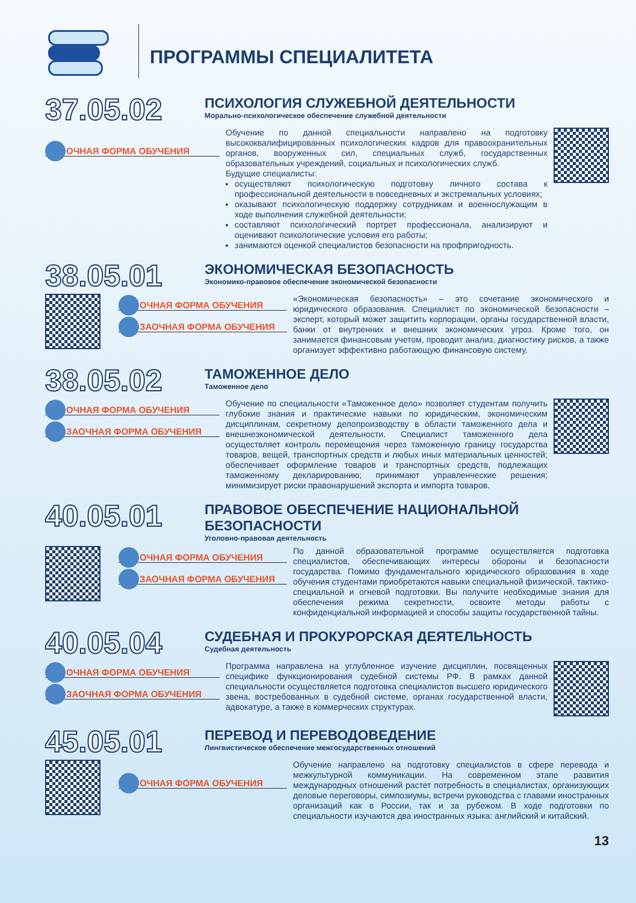ПРОГРАММЫ СПЕЦИАЛИТЕТА
37.05.02
ПСИХОЛОГИЯ СЛУЖЕБНОЙ ДЕЯТЕЛЬНОСТИ
Морально-психологическое обеспечение служебной деятельности
ОЧНАЯ ФОРМА ОБУЧЕНИЯ
Обучение по данной специальности направлено на подготовку высококвалифицированных психологических кадров для правоохранительных органов, вооруженных сил, специальных служб, государственных образовательных учреждений, социальных и психологических служб.
Будущие специалисты:
осуществляют психологическую подготовку личного состава к профессиональной деятельности в повседневных и экстремальных условиях;
оказывают психологическую поддержку сотрудникам и военнослужащим в ходе выполнения служебной деятельности;
составляют психологический портрет профессионала, анализируют и оценивают психологические условия его работы;
занимаются оценкой специалистов безопасности на профпригодность.
38.05.01
ЭКОНОМИЧЕСКАЯ БЕЗОПАСНОСТЬ
Экономико-правовое обеспечение экономической безопасности
ОЧНАЯ ФОРМА ОБУЧЕНИЯ
ЗАОЧНАЯ ФОРМА ОБУЧЕНИЯ
«Экономическая безопасность» – это сочетание экономического и юридического образования. Специалист по экономической безопасности – эксперт, который может защитить корпорации, органы государственной власти, банки от внутренних и внешних экономических угроз. Кроме того, он занимается финансовым учетом, проводит анализ, диагностику рисков, а также организует эффективно работающую финансовую систему.
38.05.02
ТАМОЖЕННОЕ ДЕЛО
Таможенное дело
ОЧНАЯ ФОРМА ОБУЧЕНИЯ
ЗАОЧНАЯ ФОРМА ОБУЧЕНИЯ
Обучение по специальности «Таможенное дело» позволяет студентам получить глубокие знания и практические навыки по юридическим, экономическим дисциплинам, секретному делопроизводству в области таможенного дела и внешнеэкономической деятельности. Специалист таможенного дела осуществляет контроль перемещения через таможенную границу государства товаров, вещей, транспортных средств и любых иных материальных ценностей; обеспечивает оформление товаров и транспортных средств, подлежащих таможенному декларированию; принимают управленческие решения; минимизирует риски правонарушений экспорта и импорта товаров.
40.05.01
ПРАВОВОЕ ОБЕСПЕЧЕНИЕ НАЦИОНАЛЬНОЙ БЕЗОПАСНОСТИ
Уголовно-правовая деятельность
ОЧНАЯ ФОРМА ОБУЧЕНИЯ
ЗАОЧНАЯ ФОРМА ОБУЧЕНИЯ
По данной образовательной программе осуществляется подготовка специалистов, обеспечивающих интересы обороны и безопасности государства. Помимо фундаментального юридического образования в ходе обучения студентами приобретаются навыки специальной физической, тактико-специальной и огневой подготовки. Вы получите необходимые знания для обеспечения режима секретности, освоите методы работы с конфиденциальной информацией и способы защиты государственной тайны.
40.05.04
СУДЕБНАЯ И ПРОКУРОРСКАЯ ДЕЯТЕЛЬНОСТЬ
Судебная деятельность
ОЧНАЯ ФОРМА ОБУЧЕНИЯ
ЗАОЧНАЯ ФОРМА ОБУЧЕНИЯ
Программа направлена на углубленное изучение дисциплин, посвященных специфике функционирования судебной системы РФ. В рамках данной специальности осуществляется подготовка специалистов высшего юридического звена, востребованных в судебной системе, органах государственной власти, адвокатуре, а также в коммерческих структурах.
45.05.01
ПЕРЕВОД И ПЕРЕВОДОВЕДЕНИЕ
Лингвистическое обеспечение межгосударственных отношений
ОЧНАЯ ФОРМА ОБУЧЕНИЯ
Обучение направлено на подготовку специалистов в сфере перевода и межкультурной коммуникации. На современном этапе развития международных отношений растет потребность в специалистах, организующих деловые переговоры, симпозиумы, встречи руководства с главами иностранных организаций как в России, так и за рубежом. В ходе подготовки по специальности изучаются два иностранных языка: английский и китайский.
13